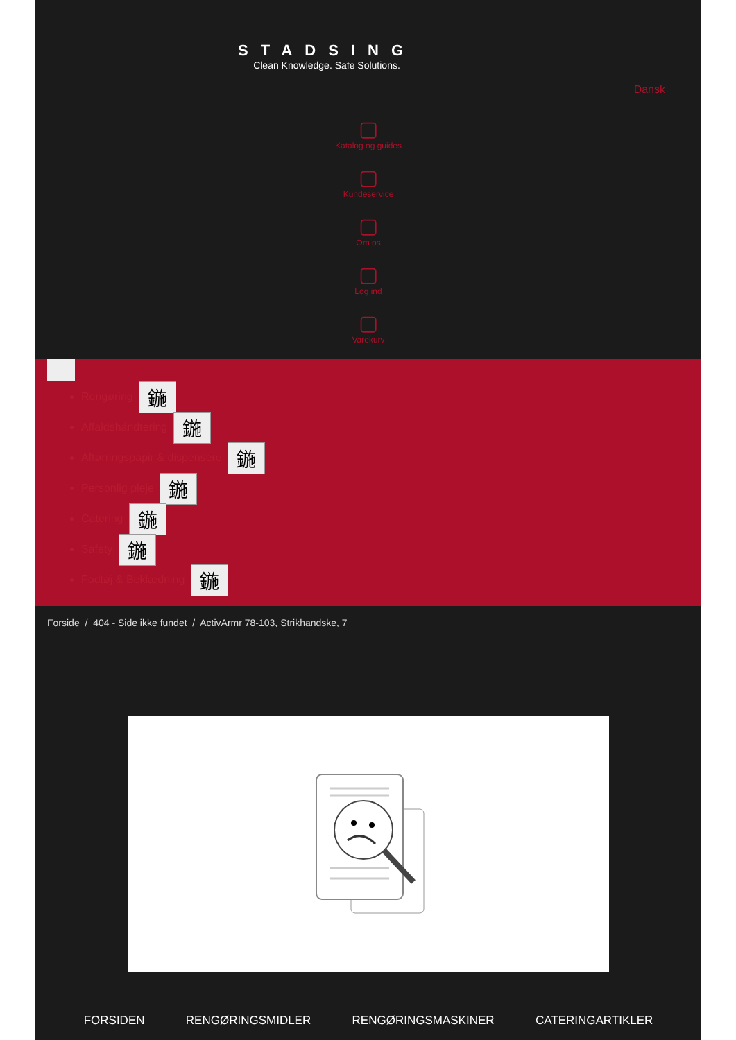STADSING
Clean Knowledge. Safe Solutions.
Dansk
▢
Katalog og guides
▢
Kundeservice
▢
Om os
▢
Log ind
▢
Varekurv
Rengøring 鍦
Affaldshåndtering 鍦
Aftørringspapir & dispensere 鍦
Personlig pleje 鍦
Catering 鍦
Safety 鍦
Fodtøj & Beklædning 鍦
Forside / 404 - Side ikke fundet / ActivArmr 78-103, Strikhandske, 7
FORSIDEN RENGØRINGSMIDLER RENGØRINGSMASKINER CATERINGARTIKLER